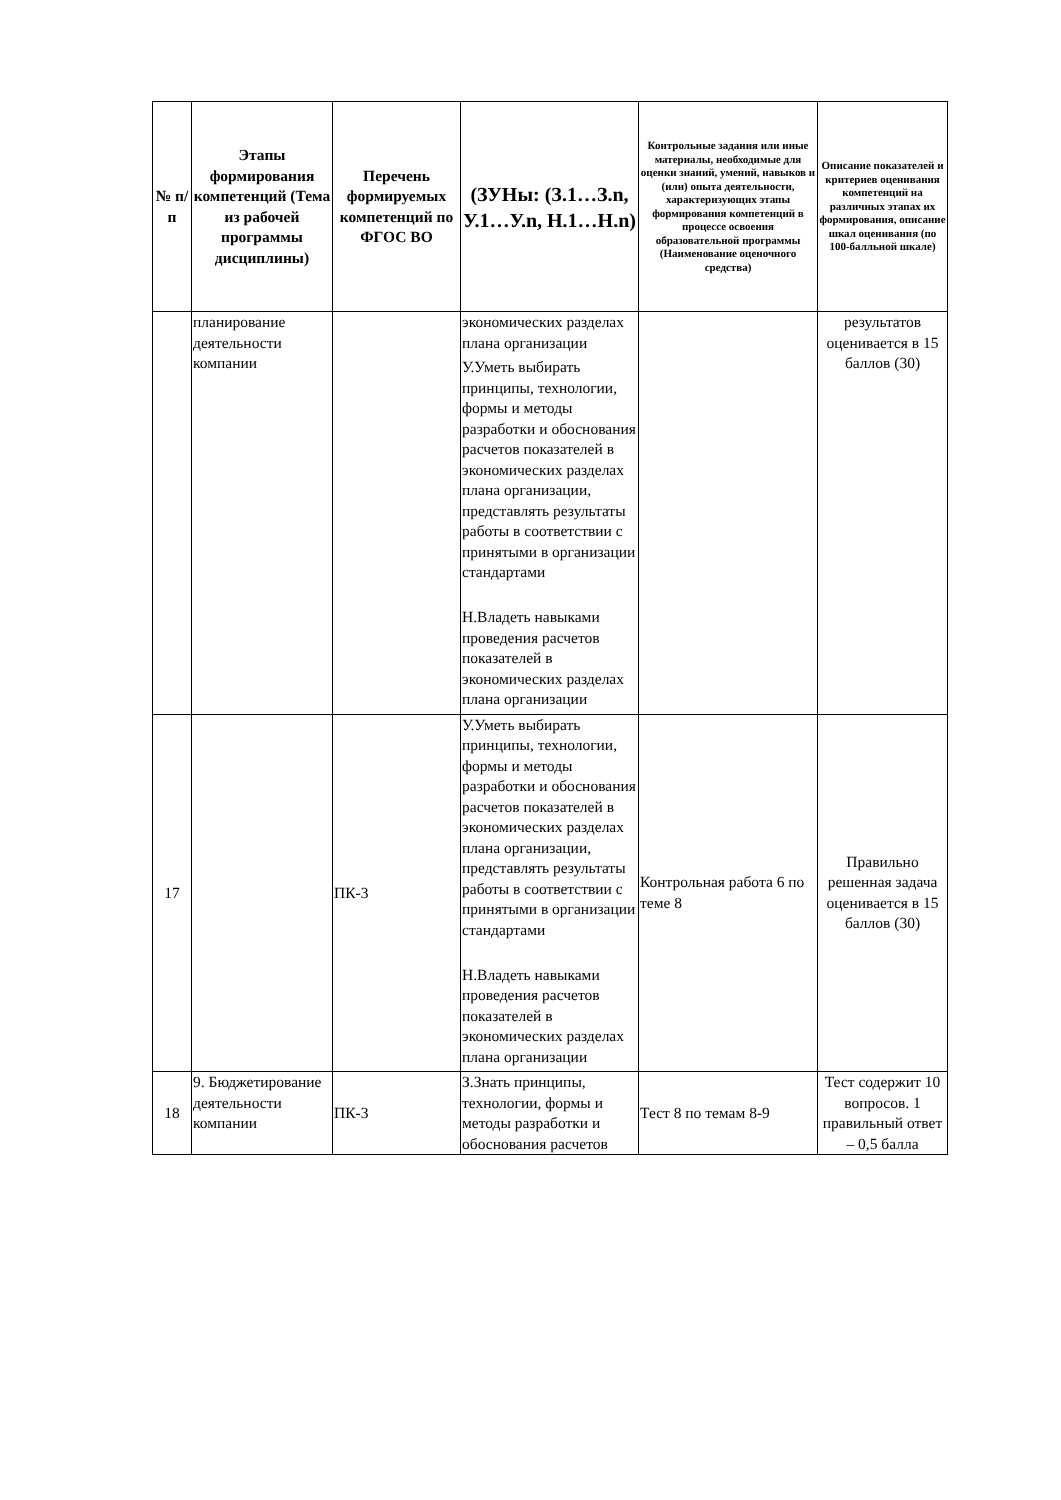| № п/п | Этапы формирования компетенций (Тема из рабочей программы дисциплины) | Перечень формируемых компетенций по ФГОС ВО | (ЗУНы: (З.1…З.n, У.1…У.n, Н.1…Н.n) | Контрольные задания или иные материалы, необходимые для оценки знаний, умений, навыков и (или) опыта деятельности, характеризующих этапы формирования компетенций в процессе освоения образовательной программы (Наименование оценочного средства) | Описание показателей и критериев оценивания компетенций на различных этапах их формирования, описание шкал оценивания (по 100-балльной шкале) |
| --- | --- | --- | --- | --- | --- |
| | планирование деятельности компании | | экономических разделах плана организации У.Уметь выбирать принципы, технологии, формы и методы разработки и обоснования расчетов показателей в экономических разделах плана организации, представлять результаты работы в соответствии с принятыми в организации стандартами Н.Владеть навыками проведения расчетов показателей в экономических разделах плана организации | | результатов оценивается в 15 баллов (30) |
| 17 | | ПК-3 | У.Уметь выбирать принципы, технологии, формы и методы разработки и обоснования расчетов показателей в экономических разделах плана организации, представлять результаты работы в соответствии с принятыми в организации стандартами Н.Владеть навыками проведения расчетов показателей в экономических разделах плана организации | Контрольная работа 6 по теме 8 | Правильно решенная задача оценивается в 15 баллов (30) |
| 18 | 9. Бюджетирование деятельности компании | ПК-3 | З.Знать принципы, технологии, формы и методы разработки и обоснования расчетов | Тест 8 по темам 8-9 | Тест содержит 10 вопросов. 1 правильный ответ – 0,5 балла |